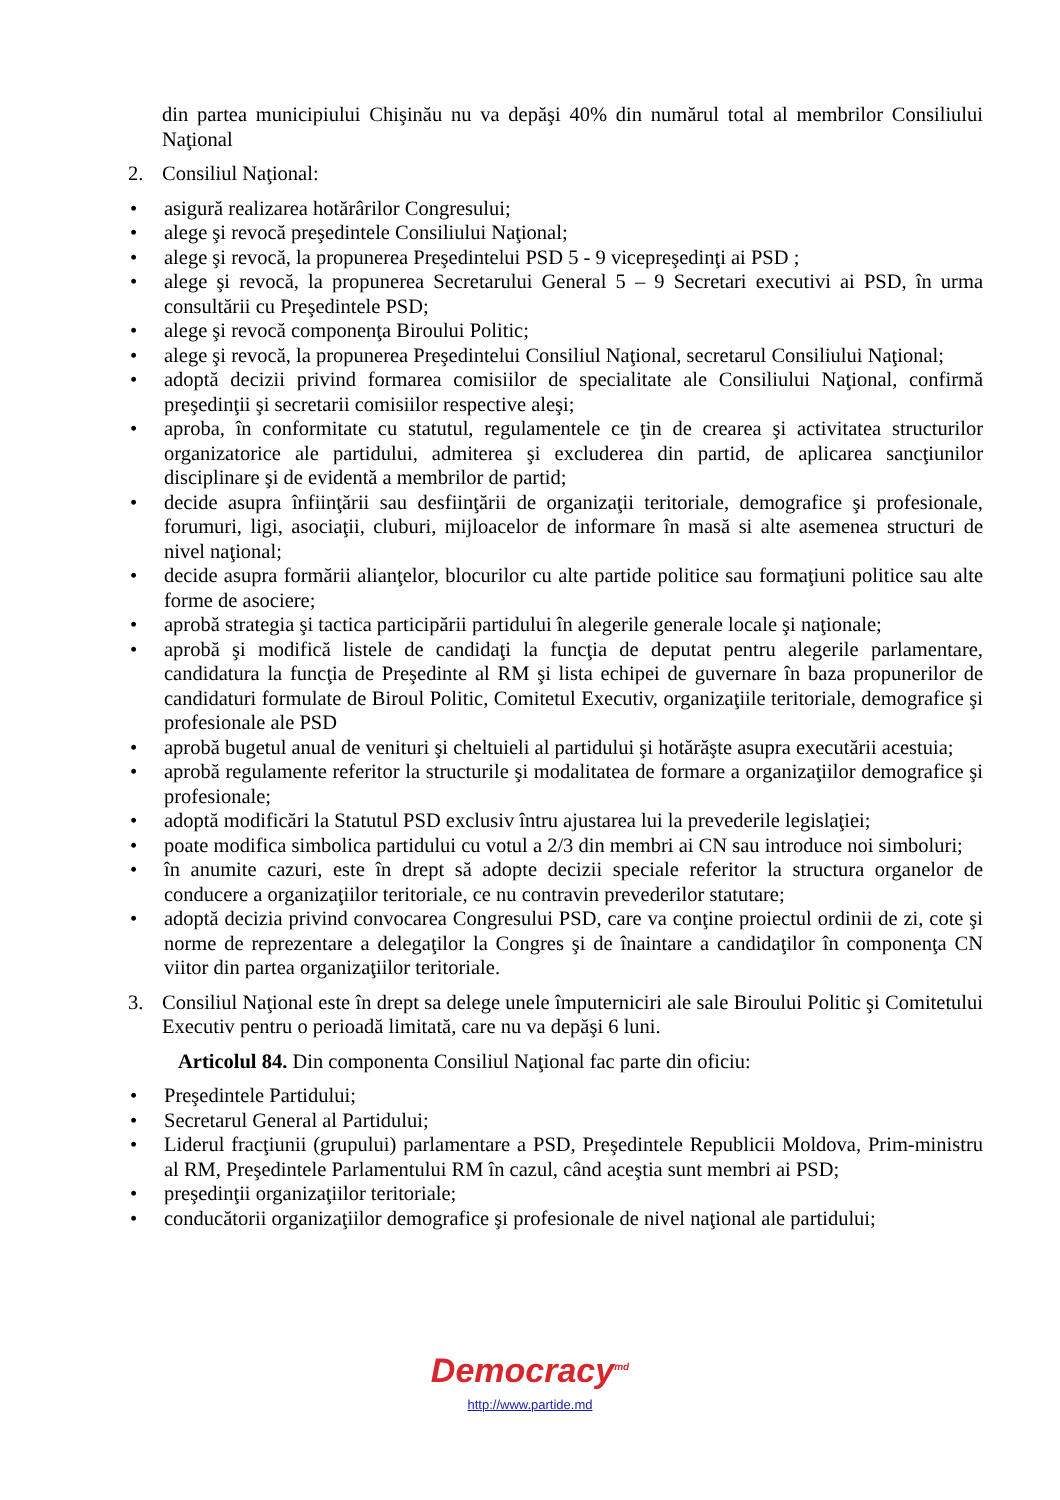din partea municipiului Chişinău nu va depăşi 40% din numărul total al membrilor Consiliului Naţional
2. Consiliul Naţional:
• asigură realizarea hotărârilor Congresului;
• alege şi revocă preşedintele Consiliului Naţional;
• alege şi revocă, la propunerea Preşedintelui PSD 5 - 9 vicepreşedinţi ai PSD ;
• alege şi revocă, la propunerea Secretarului General 5 – 9 Secretari executivi ai PSD, în urma consultării cu Preşedintele PSD;
• alege şi revocă componenţa Biroului Politic;
• alege şi revocă, la propunerea Preşedintelui Consiliul Naţional, secretarul Consiliului Naţional;
• adoptă decizii privind formarea comisiilor de specialitate ale Consiliului Naţional, confirmă preşedinţii şi secretarii comisiilor respective aleşi;
• aproba, în conformitate cu statutul, regulamentele ce ţin de crearea şi activitatea structurilor organizatorice ale partidului, admiterea şi excluderea din partid, de aplicarea sancţiunilor disciplinare şi de evidentă a membrilor de partid;
• decide asupra înfiinţării sau desfiinţării de organizaţii teritoriale, demografice şi profesionale, forumuri, ligi, asociaţii, cluburi, mijloacelor de informare în masă si alte asemenea structuri de nivel naţional;
• decide asupra formării alianţelor, blocurilor cu alte partide politice sau formaţiuni politice sau alte forme de asociere;
• aprobă strategia şi tactica participării partidului în alegerile generale locale şi naţionale;
• aprobă şi modifică listele de candidaţi la funcţia de deputat pentru alegerile parlamentare, candidatura la funcţia de Preşedinte al RM şi lista echipei de guvernare în baza propunerilor de candidaturi formulate de Biroul Politic, Comitetul Executiv, organizaţiile teritoriale, demografice şi profesionale ale PSD
• aprobă bugetul anual de venituri şi cheltuieli al partidului şi hotărăşte asupra executării acestuia;
• aprobă regulamente referitor la structurile şi modalitatea de formare a organizaţiilor demografice şi profesionale;
• adoptă modificări la Statutul PSD exclusiv întru ajustarea lui la prevederile legislaţiei;
• poate modifica simbolica partidului cu votul a 2/3 din membri ai CN sau introduce noi simboluri;
• în anumite cazuri, este în drept să adopte decizii speciale referitor la structura organelor de conducere a organizaţiilor teritoriale, ce nu contravin prevederilor statutare;
• adoptă decizia privind convocarea Congresului PSD, care va conţine proiectul ordinii de zi, cote şi norme de reprezentare a delegaţilor la Congres şi de înaintare a candidaţilor în componenţa CN viitor din partea organizaţiilor teritoriale.
3. Consiliul Naţional este în drept sa delege unele împuterniciri ale sale Biroului Politic şi Comitetului Executiv pentru o perioadă limitată, care nu va depăşi 6 luni.
Articolul 84. Din componenta Consiliul Naţional fac parte din oficiu:
• Preşedintele Partidului;
• Secretarul General al Partidului;
• Liderul fracţiunii (grupului) parlamentare a PSD, Preşedintele Republicii Moldova, Prim-ministru al RM, Preşedintele Parlamentului RM în cazul, când aceştia sunt membri ai PSD;
• preşedinţii organizaţiilor teritoriale;
• conducătorii organizaţiilor demografice şi profesionale de nivel naţional ale partidului;
Democracy<sup>md</sup>
http://www.partide.md